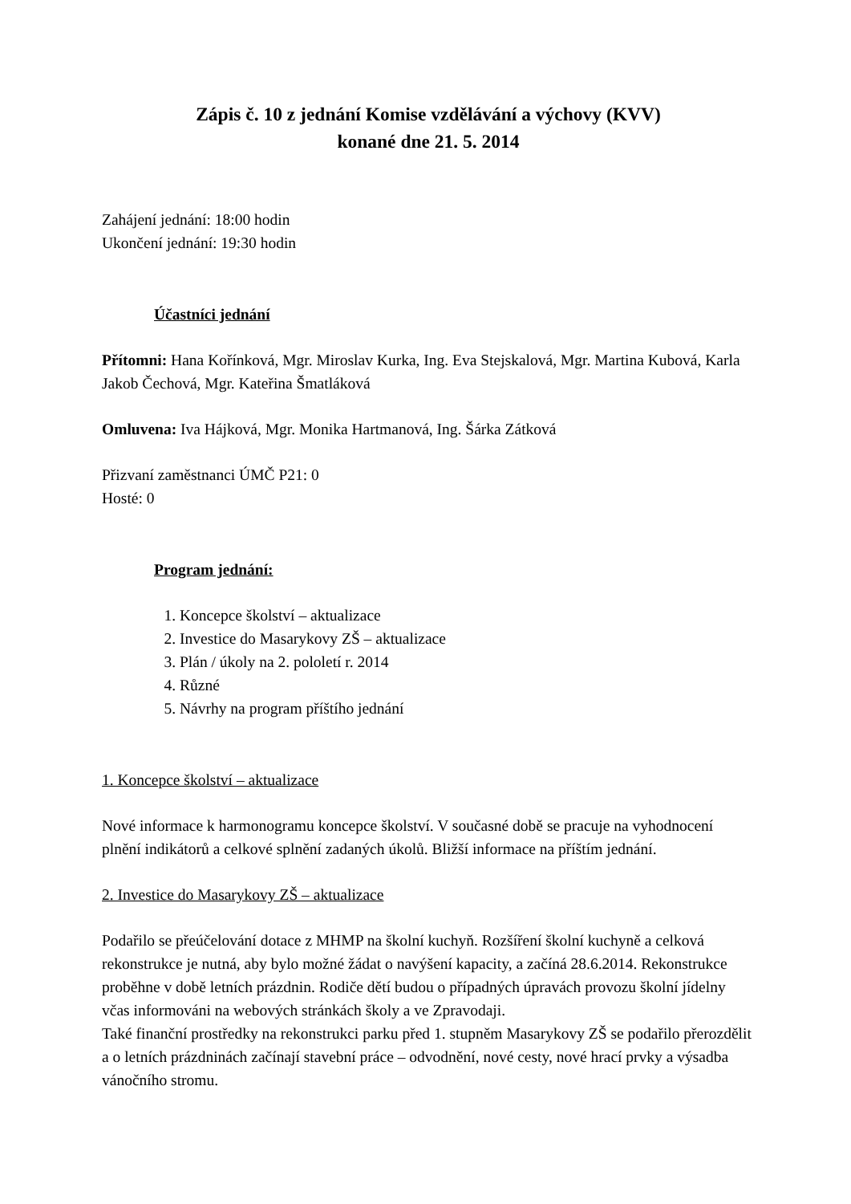Zápis č. 10 z jednání Komise vzdělávání a výchovy (KVV)
konané dne 21. 5. 2014
Zahájení jednání: 18:00 hodin
Ukončení jednání: 19:30 hodin
Účastníci jednání
Přítomni: Hana Kořínková, Mgr. Miroslav Kurka, Ing. Eva Stejskalová, Mgr. Martina Kubová, Karla Jakob Čechová, Mgr. Kateřina Šmatláková
Omluvena: Iva Hájková, Mgr. Monika Hartmanová, Ing. Šárka Zátková
Přizvaní zaměstnanci ÚMČ P21: 0
Hosté: 0
Program jednání:
1. Koncepce školství – aktualizace
2. Investice do Masarykovy ZŠ – aktualizace
3. Plán / úkoly na 2. pololetí r. 2014
4. Různé
5. Návrhy na program příštího jednání
1. Koncepce školství – aktualizace
Nové informace k harmonogramu koncepce školství. V současné době se pracuje na vyhodnocení plnění indikátorů a celkové splnění zadaných úkolů. Bližší informace na příštím jednání.
2. Investice do Masarykovy ZŠ – aktualizace
Podařilo se přeúčelování dotace z MHMP na školní kuchyň. Rozšíření školní kuchyně a celková rekonstrukce je nutná, aby bylo možné žádat o navýšení kapacity, a začíná 28.6.2014. Rekonstrukce proběhne v době letních prázdnin. Rodiče dětí budou o případných úpravách provozu školní jídelny včas informováni na webových stránkách školy a ve Zpravodaji.
Také finanční prostředky na rekonstrukci parku před 1. stupněm Masarykovy ZŠ se podařilo přerozdělit a o letních prázdninách začínají stavební práce – odvodnění, nové cesty, nové hrací prvky a výsadba vánočního stromu.